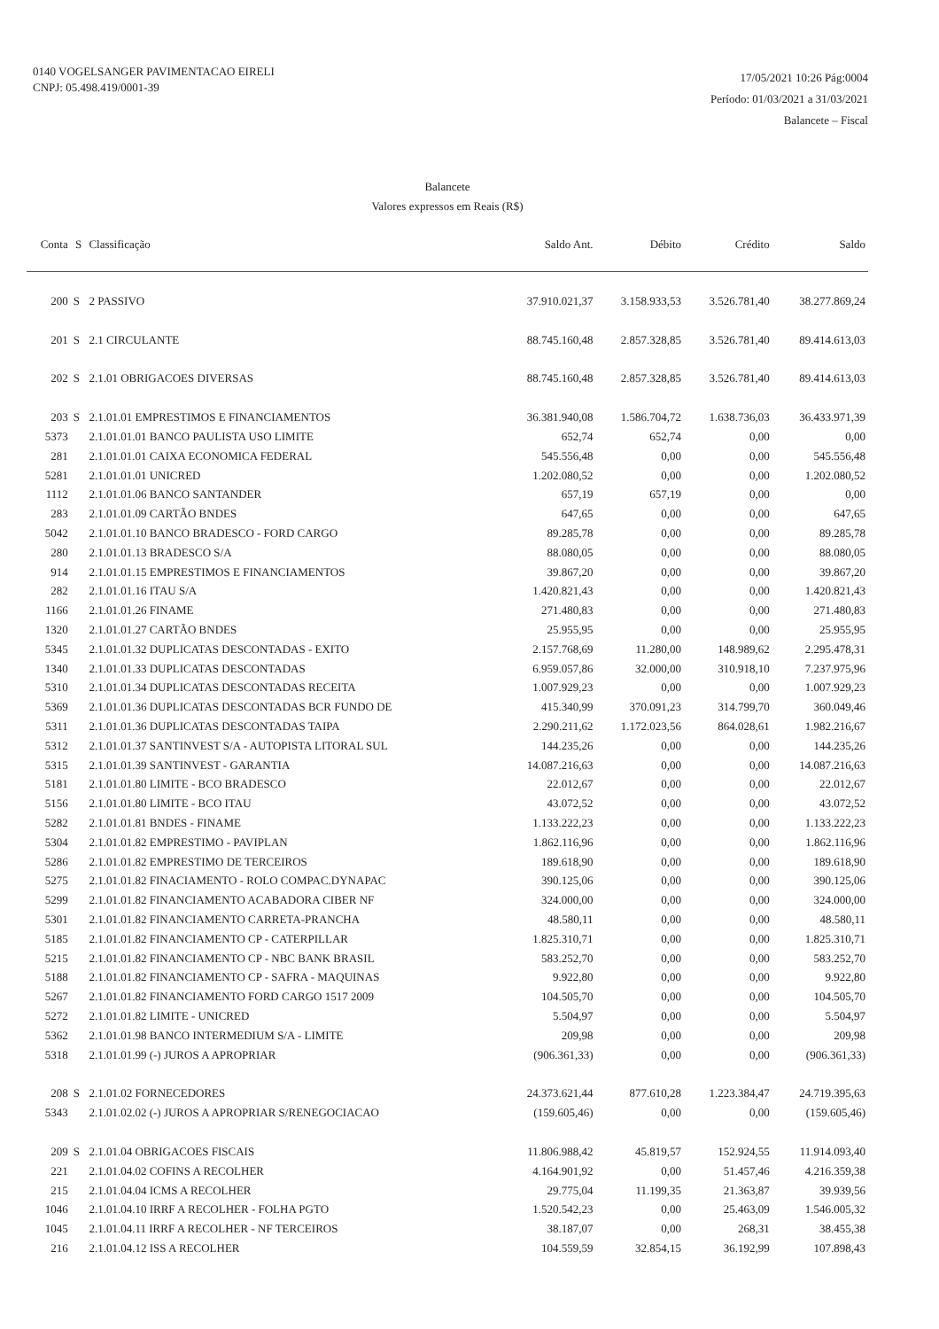0140 VOGELSANGER PAVIMENTACAO EIRELI
CNPJ: 05.498.419/0001-39
17/05/2021 10:26 Pág:0004
Período: 01/03/2021 a 31/03/2021
Balancete – Fiscal
Balancete
Valores expressos em Reais (R$)
| Conta | S | Classificação | Saldo Ant. | Débito | Crédito | Saldo |
| --- | --- | --- | --- | --- | --- | --- |
| 200 | S | 2 PASSIVO | 37.910.021,37 | 3.158.933,53 | 3.526.781,40 | 38.277.869,24 |
| 201 | S | 2.1 CIRCULANTE | 88.745.160,48 | 2.857.328,85 | 3.526.781,40 | 89.414.613,03 |
| 202 | S | 2.1.01 OBRIGACOES DIVERSAS | 88.745.160,48 | 2.857.328,85 | 3.526.781,40 | 89.414.613,03 |
| 203 | S | 2.1.01.01 EMPRESTIMOS E FINANCIAMENTOS | 36.381.940,08 | 1.586.704,72 | 1.638.736,03 | 36.433.971,39 |
| 5373 | | 2.1.01.01.01 BANCO PAULISTA USO LIMITE | 652,74 | 652,74 | 0,00 | 0,00 |
| 281 | | 2.1.01.01.01 CAIXA ECONOMICA FEDERAL | 545.556,48 | 0,00 | 0,00 | 545.556,48 |
| 5281 | | 2.1.01.01.01 UNICRED | 1.202.080,52 | 0,00 | 0,00 | 1.202.080,52 |
| 1112 | | 2.1.01.01.06 BANCO SANTANDER | 657,19 | 657,19 | 0,00 | 0,00 |
| 283 | | 2.1.01.01.09 CARTÃO BNDES | 647,65 | 0,00 | 0,00 | 647,65 |
| 5042 | | 2.1.01.01.10 BANCO BRADESCO - FORD CARGO | 89.285,78 | 0,00 | 0,00 | 89.285,78 |
| 280 | | 2.1.01.01.13 BRADESCO S/A | 88.080,05 | 0,00 | 0,00 | 88.080,05 |
| 914 | | 2.1.01.01.15 EMPRESTIMOS E FINANCIAMENTOS | 39.867,20 | 0,00 | 0,00 | 39.867,20 |
| 282 | | 2.1.01.01.16 ITAU S/A | 1.420.821,43 | 0,00 | 0,00 | 1.420.821,43 |
| 1166 | | 2.1.01.01.26 FINAME | 271.480,83 | 0,00 | 0,00 | 271.480,83 |
| 1320 | | 2.1.01.01.27 CARTÃO BNDES | 25.955,95 | 0,00 | 0,00 | 25.955,95 |
| 5345 | | 2.1.01.01.32 DUPLICATAS DESCONTADAS - EXITO | 2.157.768,69 | 11.280,00 | 148.989,62 | 2.295.478,31 |
| 1340 | | 2.1.01.01.33 DUPLICATAS DESCONTADAS | 6.959.057,86 | 32.000,00 | 310.918,10 | 7.237.975,96 |
| 5310 | | 2.1.01.01.34 DUPLICATAS DESCONTADAS RECEITA | 1.007.929,23 | 0,00 | 0,00 | 1.007.929,23 |
| 5369 | | 2.1.01.01.36 DUPLICATAS DESCONTADAS BCR FUNDO DE | 415.340,99 | 370.091,23 | 314.799,70 | 360.049,46 |
| 5311 | | 2.1.01.01.36 DUPLICATAS DESCONTADAS TAIPA | 2.290.211,62 | 1.172.023,56 | 864.028,61 | 1.982.216,67 |
| 5312 | | 2.1.01.01.37 SANTINVEST S/A - AUTOPISTA LITORAL SUL | 144.235,26 | 0,00 | 0,00 | 144.235,26 |
| 5315 | | 2.1.01.01.39 SANTINVEST - GARANTIA | 14.087.216,63 | 0,00 | 0,00 | 14.087.216,63 |
| 5181 | | 2.1.01.01.80 LIMITE - BCO BRADESCO | 22.012,67 | 0,00 | 0,00 | 22.012,67 |
| 5156 | | 2.1.01.01.80 LIMITE - BCO ITAU | 43.072,52 | 0,00 | 0,00 | 43.072,52 |
| 5282 | | 2.1.01.01.81 BNDES - FINAME | 1.133.222,23 | 0,00 | 0,00 | 1.133.222,23 |
| 5304 | | 2.1.01.01.82 EMPRESTIMO - PAVIPLAN | 1.862.116,96 | 0,00 | 0,00 | 1.862.116,96 |
| 5286 | | 2.1.01.01.82 EMPRESTIMO DE TERCEIROS | 189.618,90 | 0,00 | 0,00 | 189.618,90 |
| 5275 | | 2.1.01.01.82 FINACIAMENTO - ROLO COMPAC.DYNAPAC | 390.125,06 | 0,00 | 0,00 | 390.125,06 |
| 5299 | | 2.1.01.01.82 FINANCIAMENTO ACABADORA CIBER NF | 324.000,00 | 0,00 | 0,00 | 324.000,00 |
| 5301 | | 2.1.01.01.82 FINANCIAMENTO CARRETA-PRANCHA | 48.580,11 | 0,00 | 0,00 | 48.580,11 |
| 5185 | | 2.1.01.01.82 FINANCIAMENTO CP - CATERPILLAR | 1.825.310,71 | 0,00 | 0,00 | 1.825.310,71 |
| 5215 | | 2.1.01.01.82 FINANCIAMENTO CP - NBC BANK BRASIL | 583.252,70 | 0,00 | 0,00 | 583.252,70 |
| 5188 | | 2.1.01.01.82 FINANCIAMENTO CP - SAFRA - MAQUINAS | 9.922,80 | 0,00 | 0,00 | 9.922,80 |
| 5267 | | 2.1.01.01.82 FINANCIAMENTO FORD CARGO 1517 2009 | 104.505,70 | 0,00 | 0,00 | 104.505,70 |
| 5272 | | 2.1.01.01.82 LIMITE - UNICRED | 5.504,97 | 0,00 | 0,00 | 5.504,97 |
| 5362 | | 2.1.01.01.98 BANCO INTERMEDIUM S/A - LIMITE | 209,98 | 0,00 | 0,00 | 209,98 |
| 5318 | | 2.1.01.01.99 (-) JUROS A APROPRIAR | (906.361,33) | 0,00 | 0,00 | (906.361,33) |
| 208 | S | 2.1.01.02 FORNECEDORES | 24.373.621,44 | 877.610,28 | 1.223.384,47 | 24.719.395,63 |
| 5343 | | 2.1.01.02.02 (-) JUROS A APROPRIAR S/RENEGOCIACAO | (159.605,46) | 0,00 | 0,00 | (159.605,46) |
| 209 | S | 2.1.01.04 OBRIGACOES FISCAIS | 11.806.988,42 | 45.819,57 | 152.924,55 | 11.914.093,40 |
| 221 | | 2.1.01.04.02 COFINS A RECOLHER | 4.164.901,92 | 0,00 | 51.457,46 | 4.216.359,38 |
| 215 | | 2.1.01.04.04 ICMS A RECOLHER | 29.775,04 | 11.199,35 | 21.363,87 | 39.939,56 |
| 1046 | | 2.1.01.04.10 IRRF A RECOLHER - FOLHA PGTO | 1.520.542,23 | 0,00 | 25.463,09 | 1.546.005,32 |
| 1045 | | 2.1.01.04.11 IRRF A RECOLHER - NF TERCEIROS | 38.187,07 | 0,00 | 268,31 | 38.455,38 |
| 216 | | 2.1.01.04.12 ISS A RECOLHER | 104.559,59 | 32.854,15 | 36.192,99 | 107.898,43 |